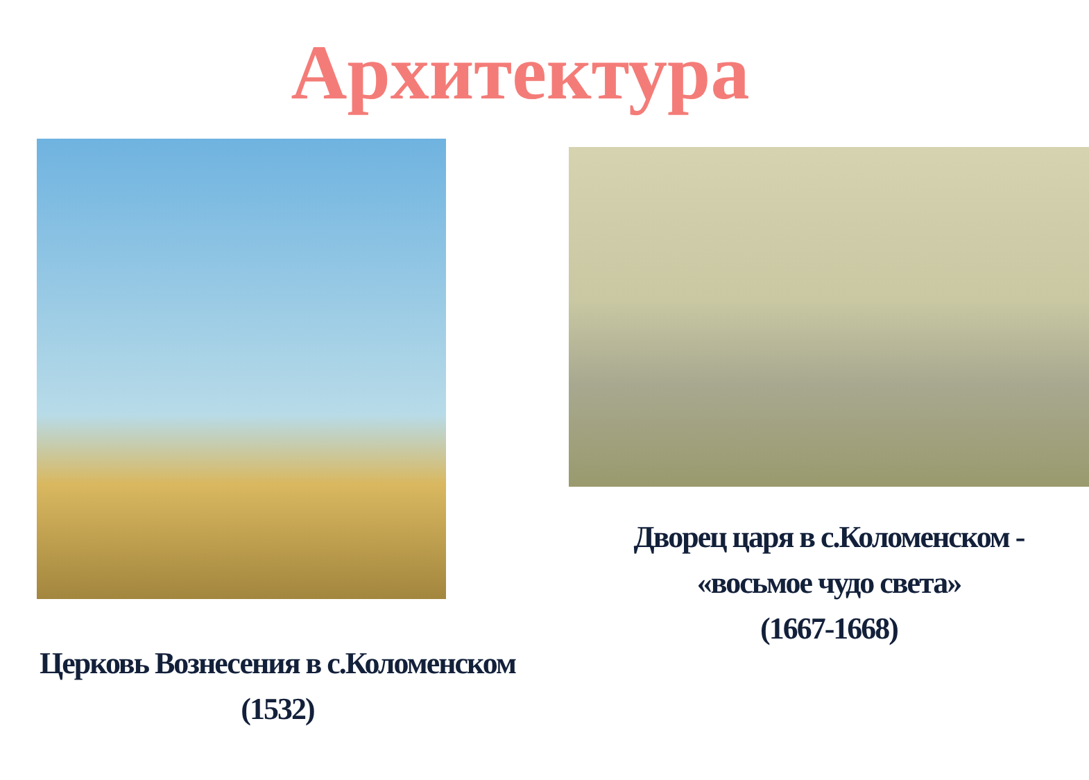Архитектура
Церковь Вознесения в с.Коломенском
(1532)
Дворец царя в с.Коломенском -
«восьмое чудо света»
(1667-1668)